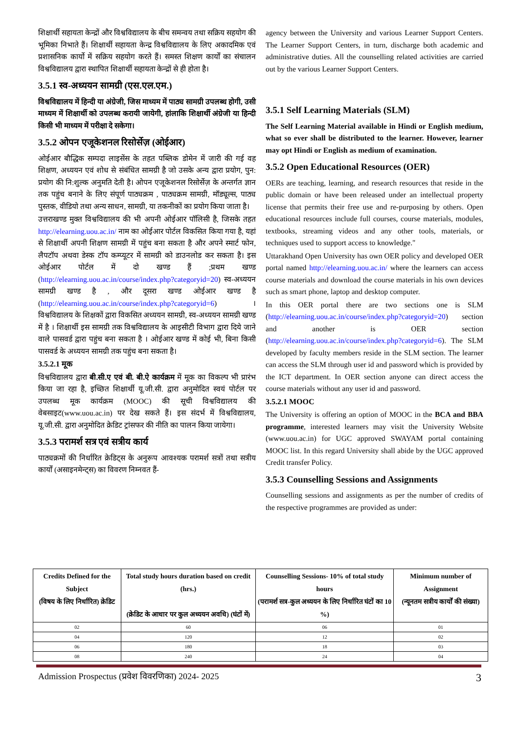शिक्षार्थी सहायता केन्द्रों और विश्वविद्यालय के बीच समन्वय तथा सक्रिय सहयोग की भूमिका निभाते हैं। शिक्षार्थी सहायता केन्द्र विश्वविद्यालय के लिए अकादमिक एवं प्रशासनिक कार्यो में सक्रिय सहयोग करते हैं। समस्त शिक्षण कार्यों का संचालन विश्वविद्यालय द्वारा स्थापित शिक्षार्थी सहायता केन्द्रों से ही होता है।
3.5.1 स्व-अध्ययन सामग्री (एस.एल.एम.)
विश्वविद्यालय में हिन्दी या अंग्रेजी, जिस माध्यम में पाठ्य सामग्री उपलब्ध होगी, उसी माध्यम में शिक्षार्थी को उपलब्ध करायी जायेगी, हांलाकि शिक्षार्थी अंग्रेजी या हिन्दी किसी भी माध्यम में परीक्षा दे सकेगा।
3.5.2 ओपन एजूकेशनल रिसोर्सेज़ (ओईआर)
ओईआर बौद्धिक सम्पदा लाइसेंस के तहत पब्लिक डोमेन में जारी की गई वह शिक्षण, अध्ययन एवं शोध से संबंधित सामग्री है जो उसके अन्य द्वारा प्रयोग, पुन: प्रयोग की नि:शुल्क अनुमति देती है। ओपन एजूकेशनल रिसोर्सेज़ के अन्तर्गत ज्ञान तक पहुंच बनाने के लिए संपूर्ण पाठ्यक्रम , पाठ्यक्रम सामग्री, मॉड्यूल्स, पाठ्य पुस्तक, वीडियो तथा अन्य साधन, सामग्री, या तकनीकों का प्रयोग किया जाता है।
उत्तराखण्ड मुक्त विश्वविद्यालय की भी अपनी ओईआर पॉलिसी है, जिसके तहत http://elearning.uou.ac.in/ नाम का ओईआर पोर्टल विकसित किया गया है, यहां से शिक्षार्थी अपनी शिक्षण सामग्री में पहुंच बना सकता है और अपने स्मार्ट फोन, लैपटॉप अथवा डेस्क टॉप कम्प्यूटर में सामग्री को डाउनलोड कर सकता है। इस ओईआर पोर्टल में दो खण्ड हैं ;प्रथम खण्ड (http://elearning.uou.ac.in/course/index.php?categoryid=20) स्व-अध्ययन सामग्री खण्ड है , और दूसरा खण्ड ओईआर खण्ड है (http://elearning.uou.ac.in/course/index.php?categoryid=6) । विश्वविद्यालय के शिक्षकों द्वारा विकसित अध्ययन सामग्री, स्व-अध्ययन सामग्री खण्ड में है । शिक्षार्थी इस सामग्री तक विश्वविद्यालय के आइसीटी विभाग द्वारा दिये जाने वाले पासवर्ड द्वारा पहुंच बना सकता है । ओईआर खण्ड में कोई भी, बिना किसी पासवर्ड के अध्ययन सामग्री तक पहुंच बना सकता है।
3.5.2.1 मूक
विश्वविद्यालय द्वारा बी.सी.ए एवं बी. बी.ऐ कार्यक्रम में मूक का विकल्प भी प्रारंभ किया जा रहा है, इच्छित शिक्षार्थी यू.जी.सी. द्वारा अनुमोदित स्वयं पोर्टल पर उपलब्ध मूक कार्यक्रम (MOOC) की सूची विश्वविद्यालय की वेबसाइट(www.uou.ac.in) पर देख सकते हैं। इस संदर्भ में विश्वविद्यालय, यू.जी.सी. द्वारा अनुमोदित क्रेडिट ट्रांसफर की नीति का पालन किया जायेगा।
3.5.3 परामर्श सत्र एवं सत्रीय कार्य
पाठ्यक्रमों की निर्धारित क्रेडिट्स के अनुरूप आवश्यक परामर्श सत्रों तथा सत्रीय कार्यों (असाइनमेन्ट्स) का विवरण निम्नवत हैं-
agency between the University and various Learner Support Centers. The Learner Support Centers, in turn, discharge both academic and administrative duties. All the counselling related activities are carried out by the various Learner Support Centers.
3.5.1 Self Learning Materials (SLM)
The Self Learning Material available in Hindi or English medium, what so ever shall be distributed to the learner. However, learner may opt Hindi or English as medium of examination.
3.5.2 Open Educational Resources (OER)
OERs are teaching, learning, and research resources that reside in the public domain or have been released under an intellectual property license that permits their free use and re-purposing by others. Open educational resources include full courses, course materials, modules, textbooks, streaming videos and any other tools, materials, or techniques used to support access to knowledge."
Uttarakhand Open University has own OER policy and developed OER portal named http://elearning.uou.ac.in/ where the learners can access course materials and download the course materials in his own devices such as smart phone, laptop and desktop computer.
In this OER portal there are two sections one is SLM (http://elearning.uou.ac.in/course/index.php?categoryid=20) section and another is OER section (http://elearning.uou.ac.in/course/index.php?categoryid=6). The SLM developed by faculty members reside in the SLM section. The learner can access the SLM through user id and password which is provided by the ICT department. In OER section anyone can direct access the course materials without any user id and password.
3.5.2.1 MOOC
The University is offering an option of MOOC in the BCA and BBA programme, interested learners may visit the University Website (www.uou.ac.in) for UGC approved SWAYAM portal containing MOOC list. In this regard University shall abide by the UGC approved Credit transfer Policy.
3.5.3 Counselling Sessions and Assignments
Counselling sessions and assignments as per the number of credits of the respective programmes are provided as under:
| Credits Defined for the Subject (विषय के लिए निर्धारित) क्रेडिट | Total study hours duration based on credit (hrs.) (क्रेडिट के आधार पर कुल अध्ययन अवधि) (घंटों में) | Counselling Sessions- 10% of total study hours (परामर्श सत्र-कुल अध्ययन के लिए निर्धारित घंटों का 10 %) | Minimum number of Assignment (न्यूनतम सत्रीय कार्यों की संख्या) |
| --- | --- | --- | --- |
| 02 | 60 | 06 | 01 |
| 04 | 120 | 12 | 02 |
| 06 | 180 | 18 | 03 |
| 08 | 240 | 24 | 04 |
Admission Prospectus (प्रवेश विवरणिका) 2024- 2025 3